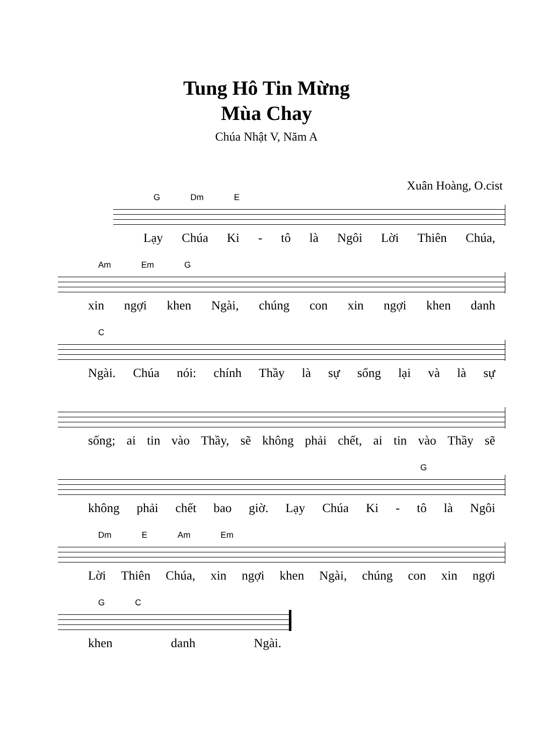Tung Hô Tin Mừng
Mùa Chay
Chúa Nhật V, Năm A
Xuân Hoàng, O.cist
G Dm E
Lạy Chúa Ki - tô là Ngôi Lời Thiên Chúa,
Am Em G
xin ngợi khen Ngài, chúng con xin ngợi khen danh
C
Ngài. Chúa nói: chính Thầy là sự sống lại và là sự
sống; ai tin vào Thầy, sẽ không phải chết, ai tin vào Thầy sẽ
G
không phải chết bao giờ. Lạy Chúa Ki - tô là Ngôi
Dm E Am Em
Lời Thiên Chúa, xin ngợi khen Ngài, chúng con xin ngợi
G C
khen danh Ngài.